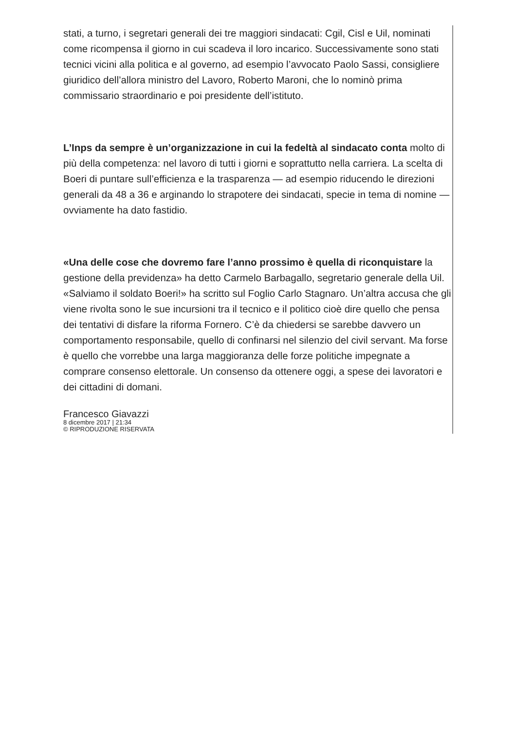stati, a turno, i segretari generali dei tre maggiori sindacati: Cgil, Cisl e Uil, nominati come ricompensa il giorno in cui scadeva il loro incarico. Successivamente sono stati tecnici vicini alla politica e al governo, ad esempio l’avvocato Paolo Sassi, consigliere giuridico dell’allora ministro del Lavoro, Roberto Maroni, che lo nominò prima commissario straordinario e poi presidente dell’istituto.
L’Inps da sempre è un’organizzazione in cui la fedeltà al sindacato conta molto di più della competenza: nel lavoro di tutti i giorni e soprattutto nella carriera. La scelta di Boeri di puntare sull’efficienza e la trasparenza — ad esempio riducendo le direzioni generali da 48 a 36 e arginando lo strapotere dei sindacati, specie in tema di nomine — ovviamente ha dato fastidio.
«Una delle cose che dovremo fare l’anno prossimo è quella di riconquistare la gestione della previdenza» ha detto Carmelo Barbagallo, segretario generale della Uil. «Salviamo il soldato Boeri!» ha scritto sul Foglio Carlo Stagnaro. Un’altra accusa che gli viene rivolta sono le sue incursioni tra il tecnico e il politico cioè dire quello che pensa dei tentativi di disfare la riforma Fornero. C’è da chiedersi se sarebbe davvero un comportamento responsabile, quello di confinarsi nel silenzio del civil servant. Ma forse è quello che vorrebbe una larga maggioranza delle forze politiche impegnate a comprare consenso elettorale. Un consenso da ottenere oggi, a spese dei lavoratori e dei cittadini di domani.
Francesco Giavazzi
8 dicembre 2017 | 21:34
© RIPRODUZIONE RISERVATA